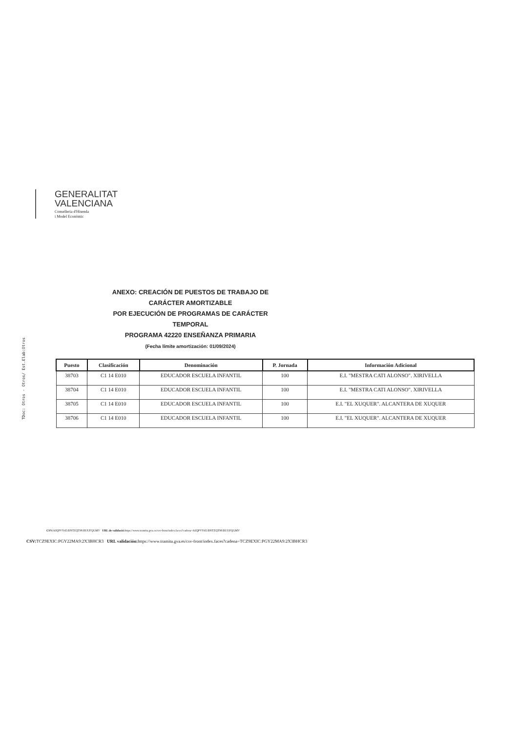GENERALITAT
VALENCIANA
Conselleria d'Hisenda
i Model Econòmic
TDoc: Otros - Otros/ Est.Elab:Otros
ANEXO: CREACIÓN DE PUESTOS DE TRABAJO DE CARÁCTER AMORTIZABLE
POR EJECUCIÓN DE PROGRAMAS DE CARÁCTER TEMPORAL
PROGRAMA 42220 ENSEÑANZA PRIMARIA
(Fecha límite amortización: 01/09/2024)
| Puesto | Clasificación | Denominación | P. Jornada | Información Adicional |
| --- | --- | --- | --- | --- |
| 38703 | C1 14 E010 | EDUCADOR ESCUELA INFANTIL | 100 | E.I. "MESTRA CATI ALONSO". XIRIVELLA |
| 38704 | C1 14 E010 | EDUCADOR ESCUELA INFANTIL | 100 | E.I. "MESTRA CATI ALONSO". XIRIVELLA |
| 38705 | C1 14 E010 | EDUCADOR ESCUELA INFANTIL | 100 | E.I. "EL XUQUER". ALCANTERA DE XUQUER |
| 38706 | C1 14 E010 | EDUCADOR ESCUELA INFANTIL | 100 | E.I. "EL XUQUER". ALCANTERA DE XUQUER |
CSV: AJQPVY45:BNTZQT98:BUUFQGMV URL de validació: https://www.tramita.gva.es/csv-front/index.faces?cadena=AJQPVY45:BNTZQT98:BUUFQGMV
CSV: TCZ9EXIC:PGY22MA9:2X3BHCR3 URL validación: https://www.tramita.gva.es/csv-front/index.faces?cadena=TCZ9EXIC:PGY22MA9:2X3BHCR3